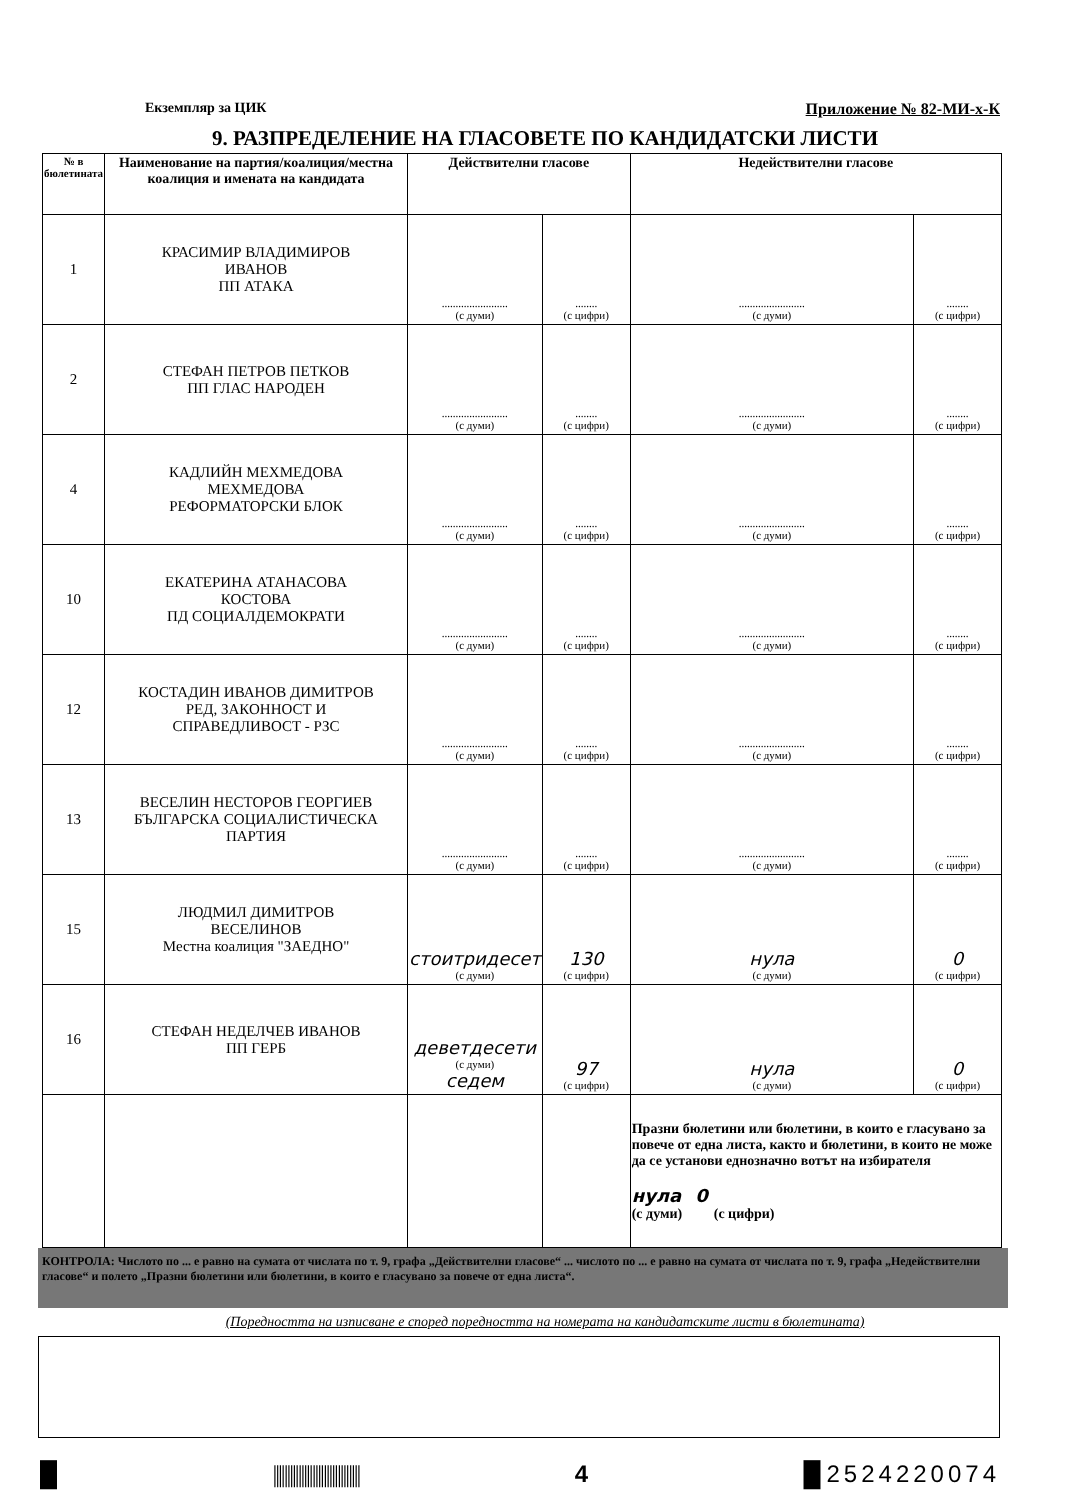Екземпляр за ЦИК Приложение № 82-МИ-х-К
9. РАЗПРЕДЕЛЕНИЕ НА ГЛАСОВЕТЕ ПО КАНДИДАТСКИ ЛИСТИ
| № в бюлетината | Наименование на партия/коалиция/местна коалиция и имената на кандидата | Действителни гласове | | Недействителни гласове | |
| --- | --- | --- | --- | --- | --- |
| 1 | КРАСИМИР ВЛАДИМИРОВ ИВАНОВ ПП АТАКА | ........................ (с думи) | ........ (с цифри) | ........................ (с думи) | ........ (с цифри) |
| 2 | СТЕФАН ПЕТРОВ ПЕТКОВ ПП ГЛАС НАРОДЕН | ........................ (с думи) | ........ (с цифри) | ........................ (с думи) | ........ (с цифри) |
| 4 | КАДЛИЙН МЕХМЕДОВА МЕХМЕДОВА РЕФОРМАТОРСКИ БЛОК | ........................ (с думи) | ........ (с цифри) | ........................ (с думи) | ........ (с цифри) |
| 10 | ЕКАТЕРИНА АТАНАСОВА КОСТОВА ПД СОЦИАЛДЕМОКРАТИ | ........................ (с думи) | ........ (с цифри) | ........................ (с думи) | ........ (с цифри) |
| 12 | КОСТАДИН ИВАНОВ ДИМИТРОВ РЕД, ЗАКОННОСТ И СПРАВЕДЛИВОСТ - РЗС | ........................ (с думи) | ........ (с цифри) | ........................ (с думи) | ........ (с цифри) |
| 13 | ВЕСЕЛИН НЕСТОРОВ ГЕОРГИЕВ БЪЛГАРСКА СОЦИАЛИСТИЧЕСКА ПАРТИЯ | ........................ (с думи) | ........ (с цифри) | ........................ (с думи) | ........ (с цифри) |
| 15 | ЛЮДМИЛ ДИМИТРОВ ВЕСЕЛИНОВ Местна коалиция "ЗАЕДНО" | стоитридесет (с думи) | 130 (с цифри) | нула (с думи) | 0 (с цифри) |
| 16 | СТЕФАН НЕДЕЛЧЕВ ИВАНОВ ПП ГЕРБ | деветдесети (с думи) седем | 97 (с цифри) | нула (с думи) | 0 (с цифри) |
| | | | | Празни бюлетини или бюлетини, в които е гласувано за повече от една листа, както и бюлетини, в които не може да се установи еднозначно вотът на избирателя нула 0 (с думи) (с цифри) | |
КОНТРОЛА: Числото по ... е равно на сумата от числата по т. 9, графа „Действителни гласове“ ... числото по ... е равно на сумата от числата по т. 9, графа „Недействителни гласове“ и полето „Празни бюлетини или бюлетини, в които е гласувано за повече от една листа“.
(Поредността на изписване е според поредността на номерата на кандидатските листи в бюлетината)
█ ||||||||||||||||||||||||||||||| 4 █ 2524220074